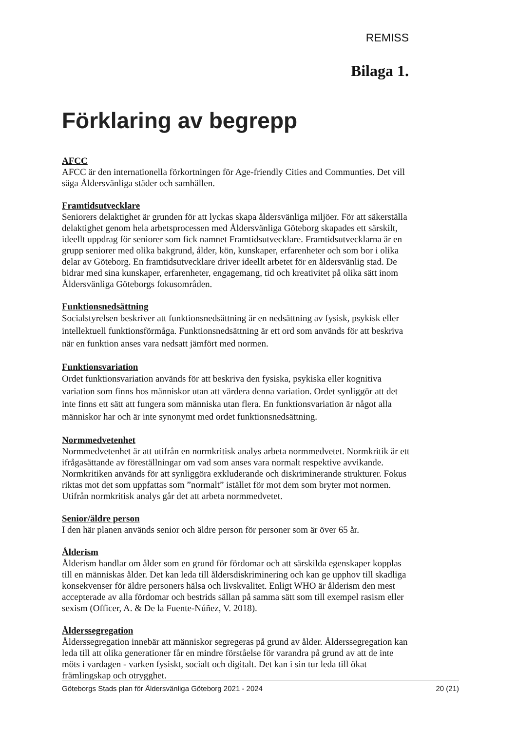REMISS
Bilaga 1.
Förklaring av begrepp
AFCC
AFCC är den internationella förkortningen för Age-friendly Cities and Communties. Det vill säga Åldersvänliga städer och samhällen.
Framtidsutvecklare
Seniorers delaktighet är grunden för att lyckas skapa åldersvänliga miljöer. För att säkerställa delaktighet genom hela arbetsprocessen med Åldersvänliga Göteborg skapades ett särskilt, ideellt uppdrag för seniorer som fick namnet Framtidsutvecklare. Framtidsutvecklarna är en grupp seniorer med olika bakgrund, ålder, kön, kunskaper, erfarenheter och som bor i olika delar av Göteborg. En framtidsutvecklare driver ideellt arbetet för en åldersvänlig stad. De bidrar med sina kunskaper, erfarenheter, engagemang, tid och kreativitet på olika sätt inom Åldersvänliga Göteborgs fokusområden.
Funktionsnedsättning
Socialstyrelsen beskriver att funktionsnedsättning är en nedsättning av fysisk, psykisk eller intellektuell funktionsförmåga. Funktionsnedsättning är ett ord som används för att beskriva när en funktion anses vara nedsatt jämfört med normen.
Funktionsvariation
Ordet funktionsvariation används för att beskriva den fysiska, psykiska eller kognitiva variation som finns hos människor utan att värdera denna variation. Ordet synliggör att det inte finns ett sätt att fungera som människa utan flera. En funktionsvariation är något alla människor har och är inte synonymt med ordet funktionsnedsättning.
Normmedvetenhet
Normmedvetenhet är att utifrån en normkritisk analys arbeta normmedvetet. Normkritik är ett ifrågasättande av föreställningar om vad som anses vara normalt respektive avvikande. Normkritiken används för att synliggöra exkluderande och diskriminerande strukturer. Fokus riktas mot det som uppfattas som ”normalt” istället för mot dem som bryter mot normen. Utifrån normkritisk analys går det att arbeta normmedvetet.
Senior/äldre person
I den här planen används senior och äldre person för personer som är över 65 år.
Ålderism
Ålderism handlar om ålder som en grund för fördomar och att särskilda egenskaper kopplas till en människas ålder. Det kan leda till åldersdiskriminering och kan ge upphov till skadliga konsekvenser för äldre personers hälsa och livskvalitet. Enligt WHO är ålderism den mest accepterade av alla fördomar och bestrids sällan på samma sätt som till exempel rasism eller sexism (Officer, A. & De la Fuente-Núñez, V. 2018).
Ålderssegregation
Ålderssegregation innebär att människor segregeras på grund av ålder. Ålderssegregation kan leda till att olika generationer får en mindre förståelse för varandra på grund av att de inte möts i vardagen - varken fysiskt, socialt och digitalt. Det kan i sin tur leda till ökat främlingskap och otrygghet.
Göteborgs Stads plan för Åldersvänliga Göteborg 2021 - 2024 20 (21)